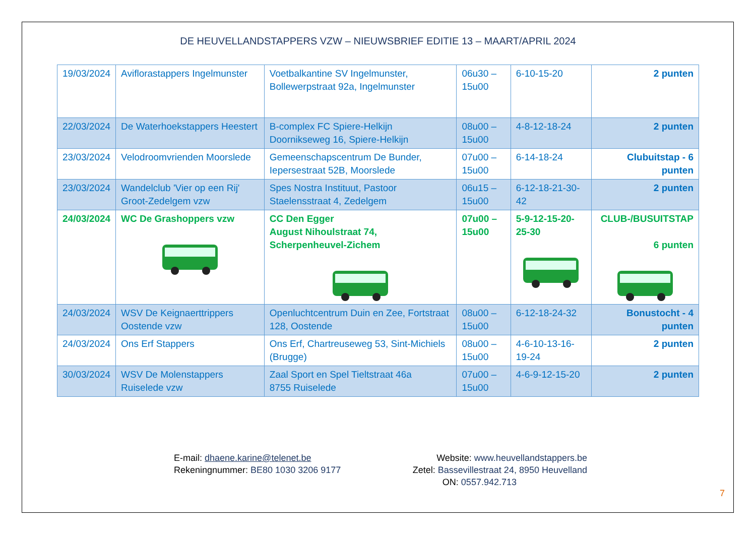DE HEUVELLANDSTAPPERS VZW – NIEUWSBRIEF EDITIE 13 – MAART/APRIL 2024
| 19/03/2024 | Aviflorastappers Ingelmunster | Voetbalkantine SV Ingelmunster, Bollewerpstraat 92a, Ingelmunster | 06u30 – 15u00 | 6-10-15-20 | 2 punten |
| 22/03/2024 | De Waterhoekstappers Heestert | B-complex FC Spiere-Helkijn Doornikseweg 16, Spiere-Helkijn | 08u00 – 15u00 | 4-8-12-18-24 | 2 punten |
| 23/03/2024 | Velodroomvrienden Moorslede | Gemeenschapscentrum De Bunder, Iepersestraat 52B, Moorslede | 07u00 – 15u00 | 6-14-18-24 | Clubuitstap - 6 punten |
| 23/03/2024 | Wandelclub 'Vier op een Rij' Groot-Zedelgem vzw | Spes Nostra Instituut, Pastoor Staelensstraat 4, Zedelgem | 06u15 – 15u00 | 6-12-18-21-30-42 | 2 punten |
| 24/03/2024 | WC De Grashoppers vzw | CC Den Egger August Nihoulstraat 74, Scherpenheuvel-Zichem | 07u00 – 15u00 | 5-9-12-15-20-25-30 | CLUB-/BUSUITSTAP 6 punten |
| 24/03/2024 | WSV De Keignaerttrippers Oostende vzw | Openluchtcentrum Duin en Zee, Fortstraat 128, Oostende | 08u00 – 15u00 | 6-12-18-24-32 | Bonustocht - 4 punten |
| 24/03/2024 | Ons Erf Stappers | Ons Erf, Chartreuseweg 53, Sint-Michiels (Brugge) | 08u00 – 15u00 | 4-6-10-13-16-19-24 | 2 punten |
| 30/03/2024 | WSV De Molenstappers Ruiselede vzw | Zaal Sport en Spel Tieltstraat 46a 8755 Ruiselede | 07u00 – 15u00 | 4-6-9-12-15-20 | 2 punten |
E-mail: dhaene.karine@telenet.be
Rekeningnummer: BE80 1030 3206 9177
Website: www.heuvellandstappers.be
Zetel: Bassevillestraat 24, 8950 Heuvelland
ON: 0557.942.713
7